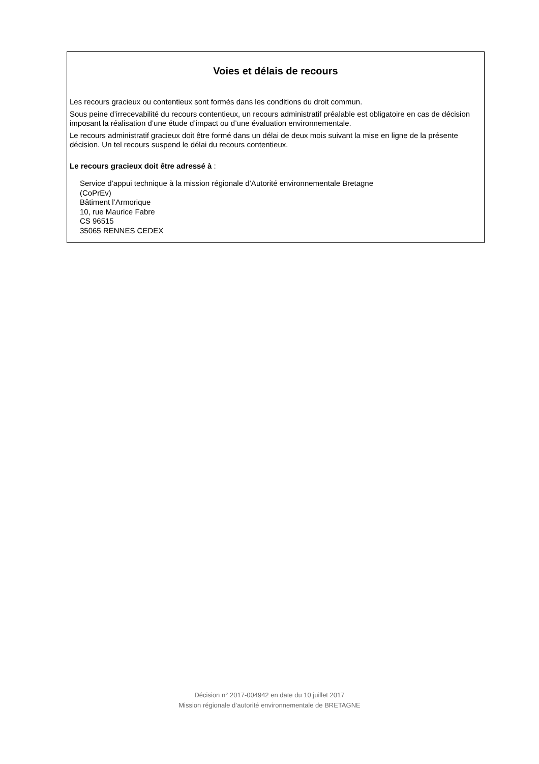Voies et délais de recours
Les recours gracieux ou contentieux sont formés dans les conditions du droit commun.
Sous peine d’irrecevabilité du recours contentieux, un recours administratif préalable est obligatoire en cas de décision imposant la réalisation d’une étude d’impact ou d’une évaluation environnementale.
Le recours administratif gracieux doit être formé dans un délai de deux mois suivant la mise en ligne de la présente décision. Un tel recours suspend le délai du recours contentieux.
Le recours gracieux doit être adressé à :
Service d’appui technique à la mission régionale d’Autorité environnementale Bretagne
(CoPrEv)
Bâtiment l’Armorique
10, rue Maurice Fabre
CS 96515
35065 RENNES CEDEX
Décision n° 2017-004942 en date du 10 juillet 2017
Mission régionale d’autorité environnementale de BRETAGNE